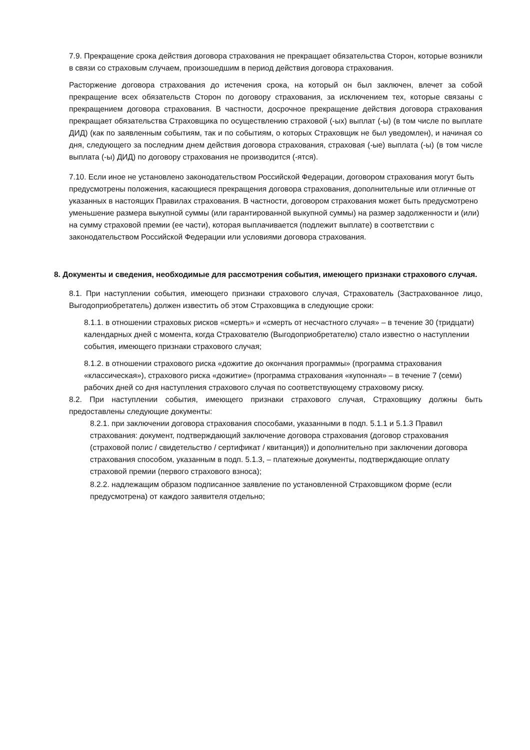7.9. Прекращение срока действия договора страхования не прекращает обязательства Сторон, которые возникли в связи со страховым случаем, произошедшим в период действия договора страхования.
Расторжение договора страхования до истечения срока, на который он был заключен, влечет за собой прекращение всех обязательств Сторон по договору страхования, за исключением тех, которые связаны с прекращением договора страхования. В частности, досрочное прекращение действия договора страхования прекращает обязательства Страховщика по осуществлению страховой (-ых) выплат (-ы) (в том числе по выплате ДИД) (как по заявленным событиям, так и по событиям, о которых Страховщик не был уведомлен), и начиная со дня, следующего за последним днем действия договора страхования, страховая (-ые) выплата (-ы) (в том числе выплата (-ы) ДИД) по договору страхования не производится (-ятся).
7.10. Если иное не установлено законодательством Российской Федерации, договором страхования могут быть предусмотрены положения, касающиеся прекращения договора страхования, дополнительные или отличные от указанных в настоящих Правилах страхования. В частности, договором страхования может быть предусмотрено уменьшение размера выкупной суммы (или гарантированной выкупной суммы) на размер задолженности и (или) на сумму страховой премии (ее части), которая выплачивается (подлежит выплате) в соответствии с законодательством Российской Федерации или условиями договора страхования.
8. Документы и сведения, необходимые для рассмотрения события, имеющего признаки страхового случая.
8.1. При наступлении события, имеющего признаки страхового случая, Страхователь (Застрахованное лицо, Выгодоприобретатель) должен известить об этом Страховщика в следующие сроки:
8.1.1. в отношении страховых рисков «смерть» и «смерть от несчастного случая» – в течение 30 (тридцати) календарных дней с момента, когда Страхователю (Выгодоприобретателю) стало известно о наступлении события, имеющего признаки страхового случая;
8.1.2. в отношении страхового риска «дожитие до окончания программы» (программа страхования «классическая»), страхового риска «дожитие» (программа страхования «купонная» – в течение 7 (семи) рабочих дней со дня наступления страхового случая по соответствующему страховому риску.
8.2. При наступлении события, имеющего признаки страхового случая, Страховщику должны быть предоставлены следующие документы:
8.2.1. при заключении договора страхования способами, указанными в подп. 5.1.1 и 5.1.3 Правил страхования: документ, подтверждающий заключение договора страхования (договор страхования (страховой полис / свидетельство / сертификат / квитанция)) и дополнительно при заключении договора страхования способом, указанным в подп. 5.1.3, – платежные документы, подтверждающие оплату страховой премии (первого страхового взноса);
8.2.2. надлежащим образом подписанное заявление по установленной Страховщиком форме (если предусмотрена) от каждого заявителя отдельно;